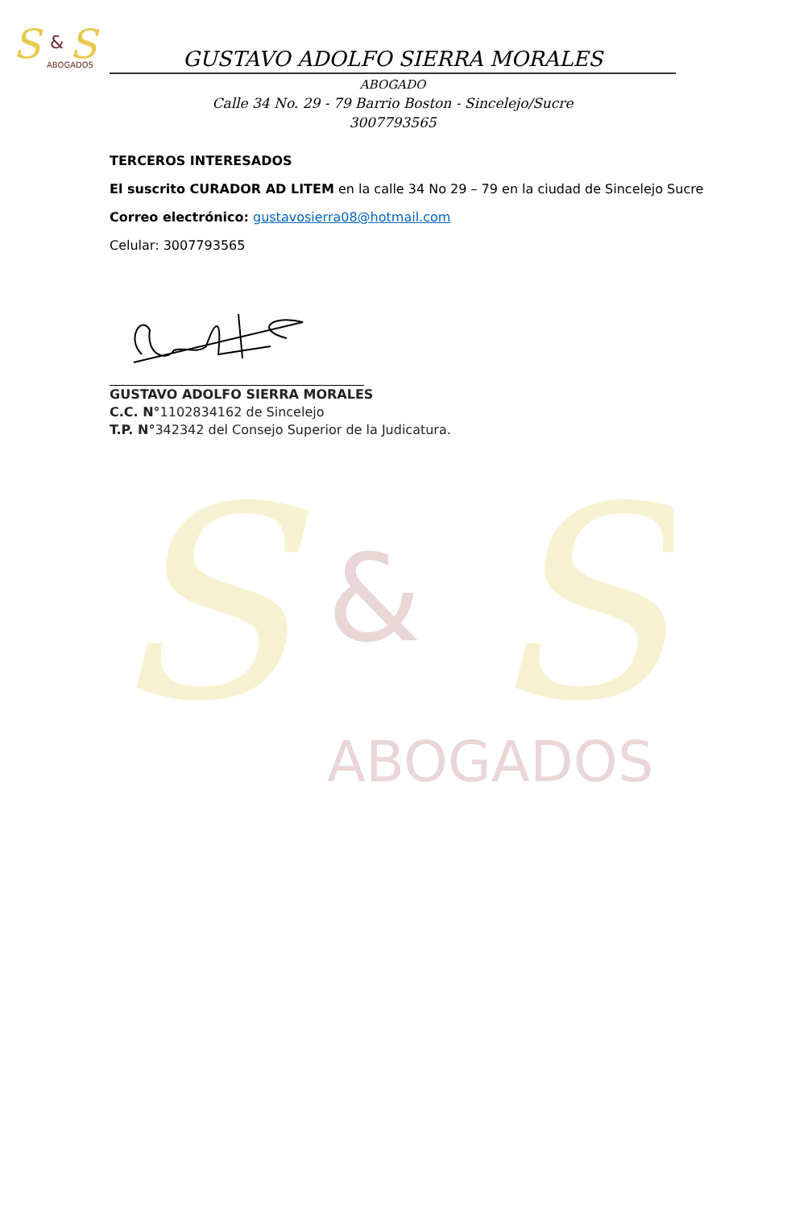S
S
&
ABOGADOS
GUSTAVO ADOLFO SIERRA MORALES
ABOGADO
Calle 34 No. 29 - 79 Barrio Boston - Sincelejo/Sucre
3007793565
TERCEROS INTERESADOS
El suscrito CURADOR AD LITEM en la calle 34 No 29 – 79 en la ciudad de Sincelejo Sucre
Correo electrónico: gustavosierra08@hotmail.com
Celular: 3007793565
GUSTAVO ADOLFO SIERRA MORALES
C.C. N°1102834162 de Sincelejo
T.P. N°342342 del Consejo Superior de la Judicatura.
S
S
&
ABOGADOS